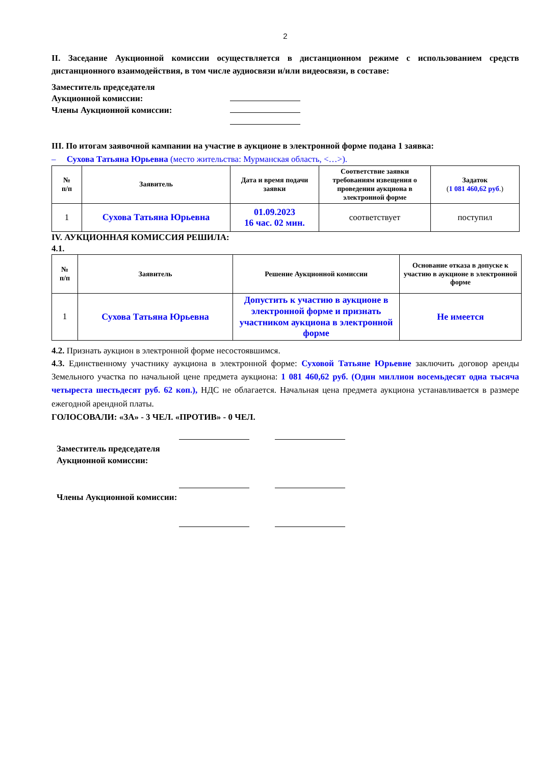2
II. Заседание Аукционной комиссии осуществляется в дистанционном режиме с использованием средств дистанционного взаимодействия, в том числе аудиосвязи и/или видеосвязи, в составе:
Заместитель председателя
Аукционной комиссии:
Члены Аукционной комиссии:
III. По итогам заявочной кампании на участие в аукционе в электронной форме подана 1 заявка:
– Сухова Татьяна Юрьевна (место жительства: Мурманская область, <…>).
| № п/п | Заявитель | Дата и время подачи заявки | Соответствие заявки требованиям извещения о проведении аукциона в электронной форме | Задаток ( 1 081 460,62 руб .) |
| --- | --- | --- | --- | --- |
| 1 | Сухова Татьяна Юрьевна | 01.09.2023 16 час. 02 мин. | соответствует | поступил |
IV. АУКЦИОННАЯ КОМИССИЯ РЕШИЛА:
4.1.
| № п/п | Заявитель | Решение Аукционной комиссии | Основание отказа в допуске к участию в аукционе в электронной форме |
| --- | --- | --- | --- |
| 1 | Сухова Татьяна Юрьевна | Допустить к участию в аукционе в электронной форме и признать участником аукциона в электронной форме | Не имеется |
4.2. Признать аукцион в электронной форме несостоявшимся.
4.3. Единственному участнику аукциона в электронной форме: Суховой Татьяне Юрьевне заключить договор аренды Земельного участка по начальной цене предмета аукциона: 1 081 460,62 руб. (Один миллион восемьдесят одна тысяча четыреста шестьдесят руб. 62 коп.), НДС не облагается. Начальная цена предмета аукциона устанавливается в размере ежегодной арендной платы.
ГОЛОСОВАЛИ: «ЗА» - 3 ЧЕЛ. «ПРОТИВ» - 0 ЧЕЛ.
Заместитель председателя Аукционной комиссии:
Члены Аукционной комиссии: